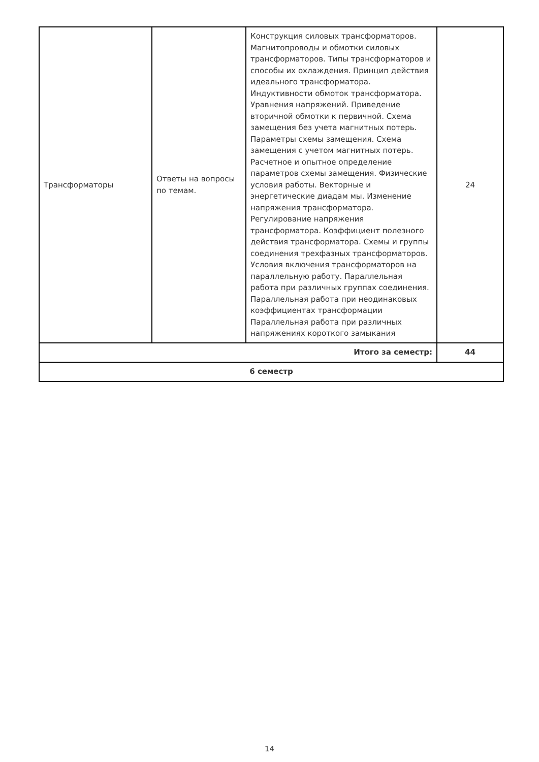| Трансформаторы | Ответы на вопросы по темам. | Конструкция силовых трансформаторов. Магнитопроводы и обмотки силовых трансформаторов. Типы трансформаторов и способы их охлаждения. Принцип действия идеального трансформатора. Индуктивности обмоток трансформатора. Уравнения напряжений. Приведение вторичной обмотки к первичной. Схема замещения без учета магнитных потерь. Параметры схемы замещения. Схема замещения с учетом магнитных потерь. Расчетное и опытное определение параметров схемы замещения. Физические условия работы. Векторные и энергетические диадам мы. Изменение напряжения трансформатора. Регулирование напряжения трансформатора. Коэффициент полезного действия трансформатора. Схемы и группы соединения трехфазных трансформаторов. Условия включения трансформаторов на параллельную работу. Параллельная работа при различных группах соединения. Параллельная работа при неодинаковых коэффициентах трансформации Параллельная работа при различных напряжениях короткого замыкания | 24 |
| Итого за семестр: | | | 44 |
| 6 семестр | | | |
14